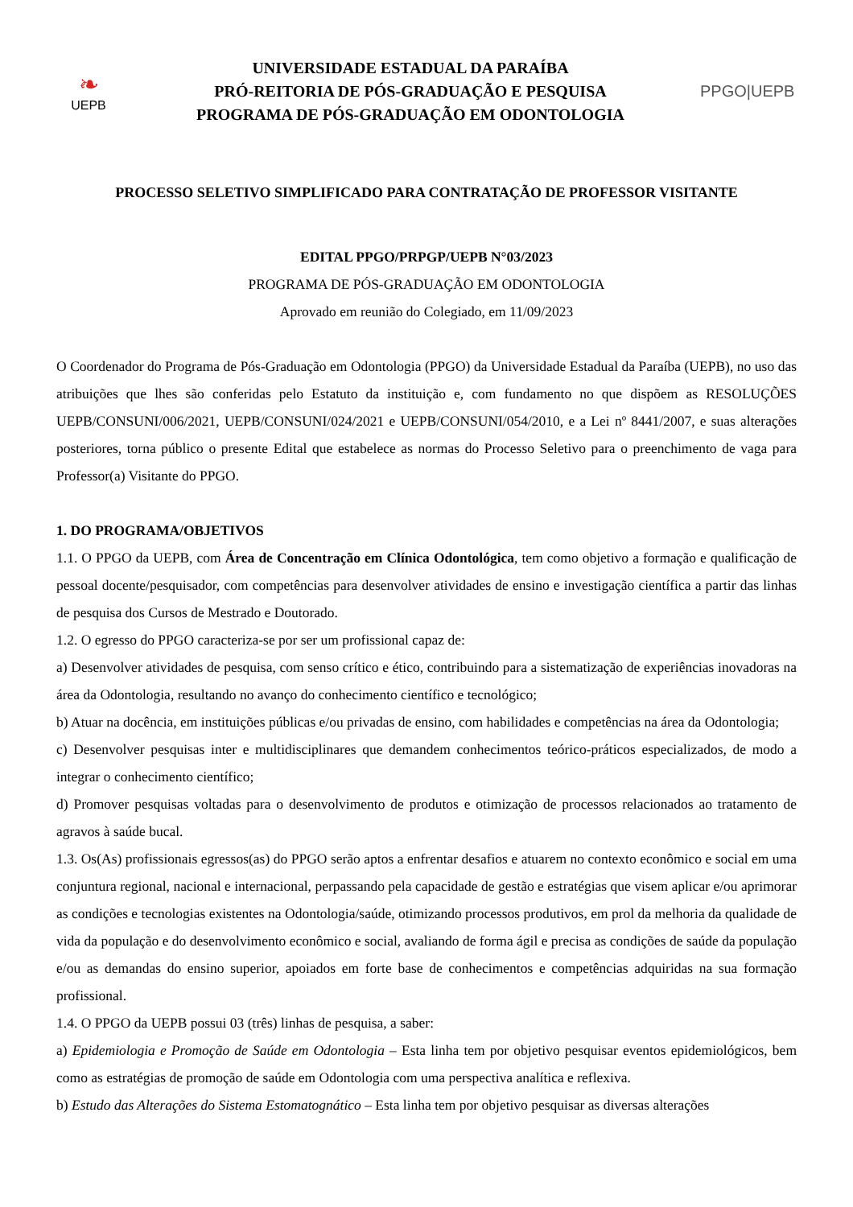❧
UEPB
UNIVERSIDADE ESTADUAL DA PARAÍBA
PRÓ-REITORIA DE PÓS-GRADUAÇÃO E PESQUISA
PROGRAMA DE PÓS-GRADUAÇÃO EM ODONTOLOGIA
PPGO|UEPB
PROCESSO SELETIVO SIMPLIFICADO PARA CONTRATAÇÃO DE PROFESSOR VISITANTE
EDITAL PPGO/PRPGP/UEPB N°03/2023
PROGRAMA DE PÓS-GRADUAÇÃO EM ODONTOLOGIA
Aprovado em reunião do Colegiado, em 11/09/2023
O Coordenador do Programa de Pós-Graduação em Odontologia (PPGO) da Universidade Estadual da Paraíba (UEPB), no uso das atribuições que lhes são conferidas pelo Estatuto da instituição e, com fundamento no que dispõem as RESOLUÇÕES UEPB/CONSUNI/006/2021, UEPB/CONSUNI/024/2021 e UEPB/CONSUNI/054/2010, e a Lei nº 8441/2007, e suas alterações posteriores, torna público o presente Edital que estabelece as normas do Processo Seletivo para o preenchimento de vaga para Professor(a) Visitante do PPGO.
1. DO PROGRAMA/OBJETIVOS
1.1. O PPGO da UEPB, com Área de Concentração em Clínica Odontológica, tem como objetivo a formação e qualificação de pessoal docente/pesquisador, com competências para desenvolver atividades de ensino e investigação científica a partir das linhas de pesquisa dos Cursos de Mestrado e Doutorado.
1.2. O egresso do PPGO caracteriza-se por ser um profissional capaz de:
a) Desenvolver atividades de pesquisa, com senso crítico e ético, contribuindo para a sistematização de experiências inovadoras na área da Odontologia, resultando no avanço do conhecimento científico e tecnológico;
b) Atuar na docência, em instituições públicas e/ou privadas de ensino, com habilidades e competências na área da Odontologia;
c) Desenvolver pesquisas inter e multidisciplinares que demandem conhecimentos teórico-práticos especializados, de modo a integrar o conhecimento científico;
d) Promover pesquisas voltadas para o desenvolvimento de produtos e otimização de processos relacionados ao tratamento de agravos à saúde bucal.
1.3. Os(As) profissionais egressos(as) do PPGO serão aptos a enfrentar desafios e atuarem no contexto econômico e social em uma conjuntura regional, nacional e internacional, perpassando pela capacidade de gestão e estratégias que visem aplicar e/ou aprimorar as condições e tecnologias existentes na Odontologia/saúde, otimizando processos produtivos, em prol da melhoria da qualidade de vida da população e do desenvolvimento econômico e social, avaliando de forma ágil e precisa as condições de saúde da população e/ou as demandas do ensino superior, apoiados em forte base de conhecimentos e competências adquiridas na sua formação profissional.
1.4. O PPGO da UEPB possui 03 (três) linhas de pesquisa, a saber:
a) Epidemiologia e Promoção de Saúde em Odontologia – Esta linha tem por objetivo pesquisar eventos epidemiológicos, bem como as estratégias de promoção de saúde em Odontologia com uma perspectiva analítica e reflexiva.
b) Estudo das Alterações do Sistema Estomatognático – Esta linha tem por objetivo pesquisar as diversas alterações